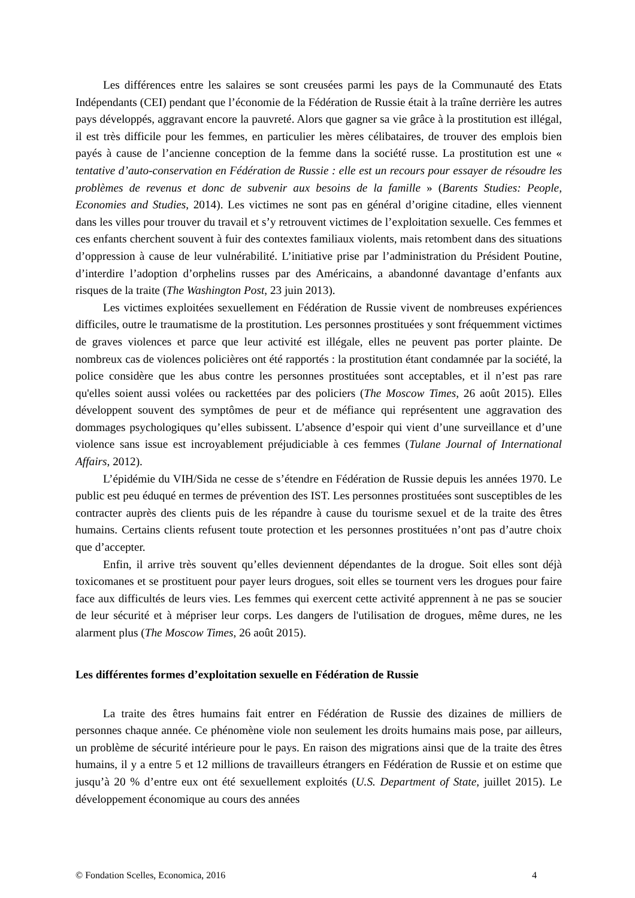Les différences entre les salaires se sont creusées parmi les pays de la Communauté des Etats Indépendants (CEI) pendant que l’économie de la Fédération de Russie était à la traîne derrière les autres pays développés, aggravant encore la pauvreté. Alors que gagner sa vie grâce à la prostitution est illégal, il est très difficile pour les femmes, en particulier les mères célibataires, de trouver des emplois bien payés à cause de l’ancienne conception de la femme dans la société russe. La prostitution est une « tentative d’auto-conservation en Fédération de Russie : elle est un recours pour essayer de résoudre les problèmes de revenus et donc de subvenir aux besoins de la famille » (Barents Studies: People, Economies and Studies, 2014). Les victimes ne sont pas en général d’origine citadine, elles viennent dans les villes pour trouver du travail et s’y retrouvent victimes de l’exploitation sexuelle. Ces femmes et ces enfants cherchent souvent à fuir des contextes familiaux violents, mais retombent dans des situations d’oppression à cause de leur vulnérabilité. L’initiative prise par l’administration du Président Poutine, d’interdire l’adoption d’orphelins russes par des Américains, a abandonné davantage d’enfants aux risques de la traite (The Washington Post, 23 juin 2013).
Les victimes exploitées sexuellement en Fédération de Russie vivent de nombreuses expériences difficiles, outre le traumatisme de la prostitution. Les personnes prostituées y sont fréquemment victimes de graves violences et parce que leur activité est illégale, elles ne peuvent pas porter plainte. De nombreux cas de violences policières ont été rapportés : la prostitution étant condamnée par la société, la police considère que les abus contre les personnes prostituées sont acceptables, et il n’est pas rare qu'elles soient aussi volées ou rackettées par des policiers (The Moscow Times, 26 août 2015). Elles développent souvent des symptômes de peur et de méfiance qui représentent une aggravation des dommages psychologiques qu’elles subissent. L’absence d’espoir qui vient d’une surveillance et d’une violence sans issue est incroyablement préjudiciable à ces femmes (Tulane Journal of International Affairs, 2012).
L’épidémie du VIH/Sida ne cesse de s’étendre en Fédération de Russie depuis les années 1970. Le public est peu éduqué en termes de prévention des IST. Les personnes prostituées sont susceptibles de les contracter auprès des clients puis de les répandre à cause du tourisme sexuel et de la traite des êtres humains. Certains clients refusent toute protection et les personnes prostituées n’ont pas d’autre choix que d’accepter.
Enfin, il arrive très souvent qu’elles deviennent dépendantes de la drogue. Soit elles sont déjà toxicomanes et se prostituent pour payer leurs drogues, soit elles se tournent vers les drogues pour faire face aux difficultés de leurs vies. Les femmes qui exercent cette activité apprennent à ne pas se soucier de leur sécurité et à mépriser leur corps. Les dangers de l'utilisation de drogues, même dures, ne les alarment plus (The Moscow Times, 26 août 2015).
Les différentes formes d’exploitation sexuelle en Fédération de Russie
La traite des êtres humains fait entrer en Fédération de Russie des dizaines de milliers de personnes chaque année. Ce phénomène viole non seulement les droits humains mais pose, par ailleurs, un problème de sécurité intérieure pour le pays. En raison des migrations ainsi que de la traite des êtres humains, il y a entre 5 et 12 millions de travailleurs étrangers en Fédération de Russie et on estime que jusqu’à 20 % d’entre eux ont été sexuellement exploités (U.S. Department of State, juillet 2015). Le développement économique au cours des années
© Fondation Scelles, Economica, 2016 4